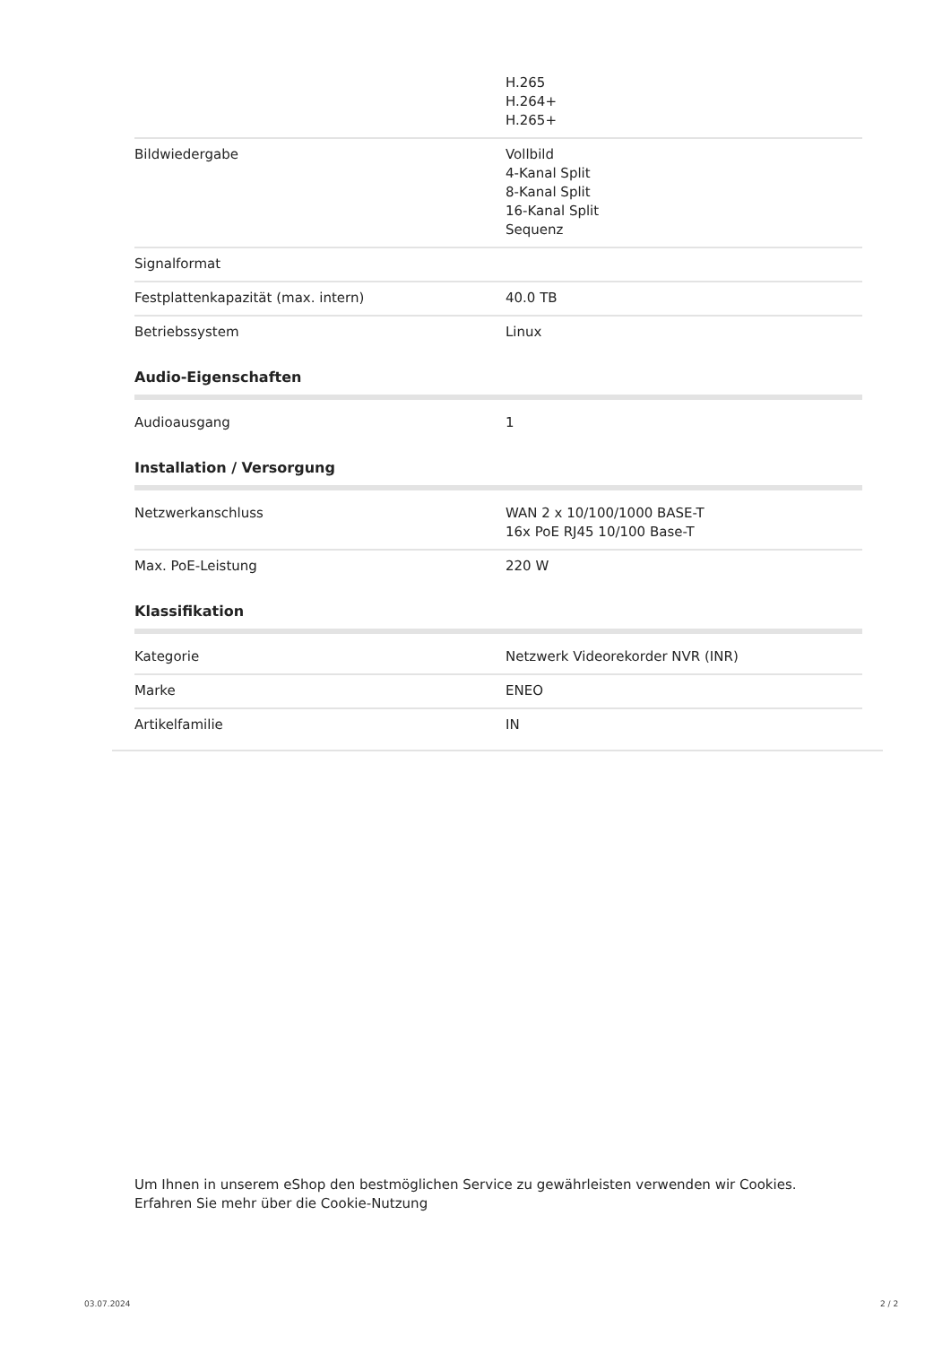| | H.265 H.264+ H.265+ |
| Bildwiedergabe | Vollbild 4-Kanal Split 8-Kanal Split 16-Kanal Split Sequenz |
| Signalformat | |
| Festplattenkapazität (max. intern) | 40.0 TB |
| Betriebssystem | Linux |
Audio-Eigenschaften
| Audioausgang | 1 |
Installation / Versorgung
| Netzwerkanschluss | WAN 2 x 10/100/1000 BASE-T 16x PoE RJ45 10/100 Base-T |
| Max. PoE-Leistung | 220 W |
Klassifikation
| Kategorie | Netzwerk Videorekorder NVR (INR) |
| Marke | ENEO |
| Artikelfamilie | IN |
Um Ihnen in unserem eShop den bestmöglichen Service zu gewährleisten verwenden wir Cookies.
Erfahren Sie mehr über die Cookie-Nutzung
03.07.2024 2 / 2